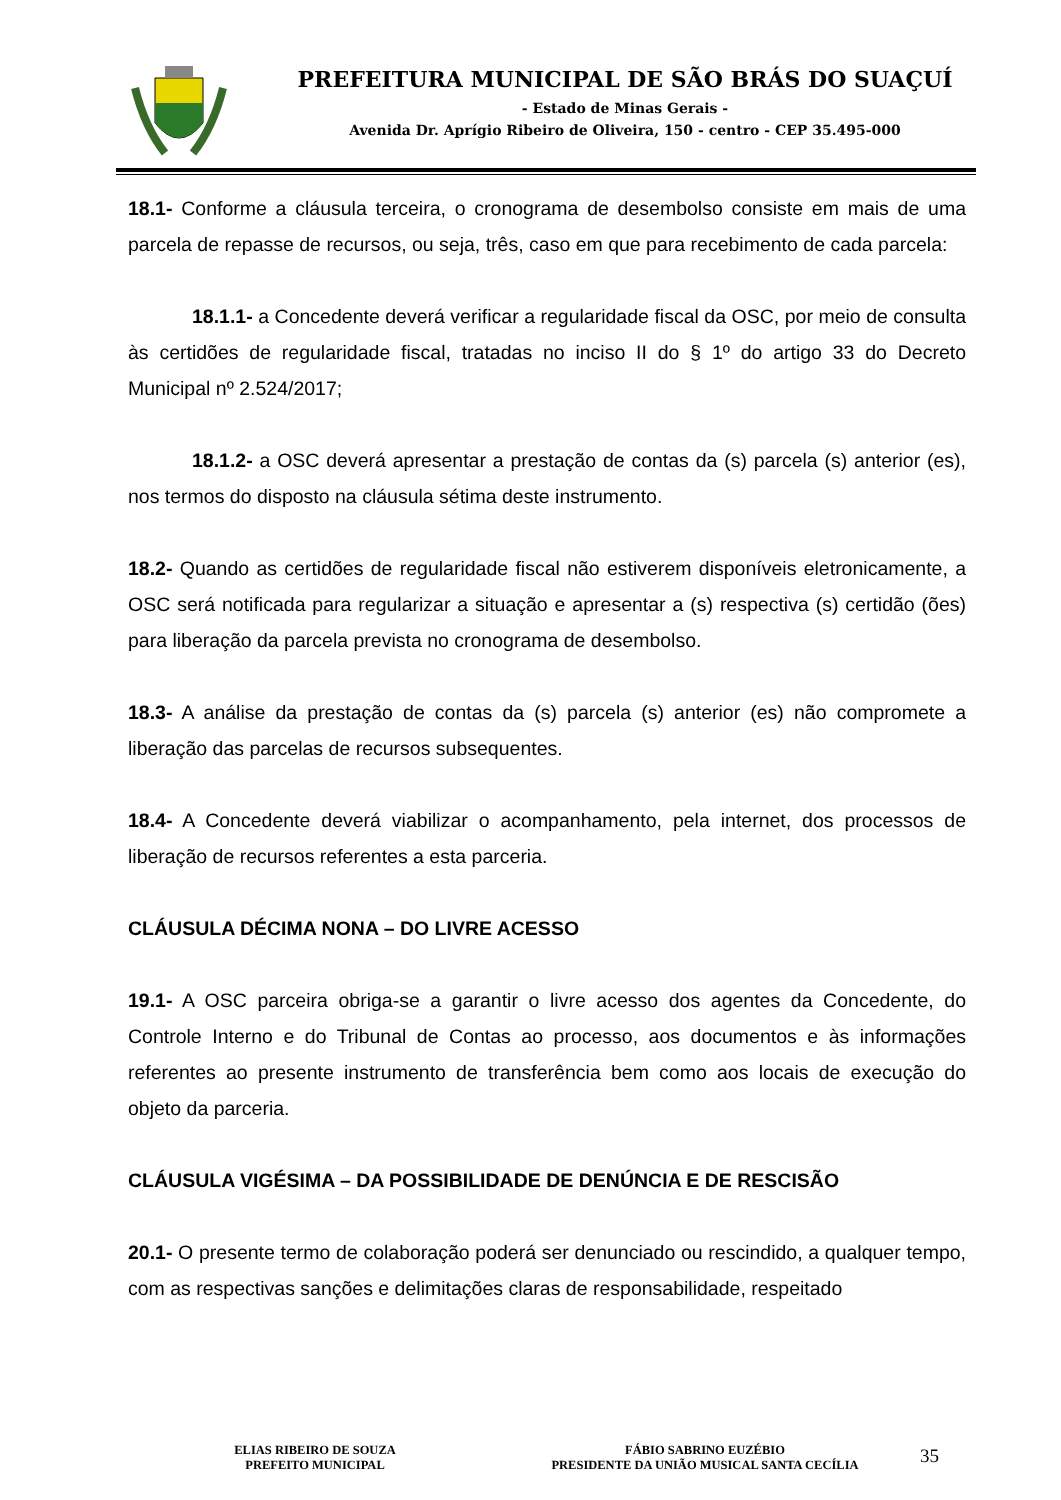PREFEITURA MUNICIPAL DE SÃO BRÁS DO SUAÇUÍ
- Estado de Minas Gerais -
Avenida Dr. Aprígio Ribeiro de Oliveira, 150 - centro - CEP 35.495-000
18.1- Conforme a cláusula terceira, o cronograma de desembolso consiste em mais de uma parcela de repasse de recursos, ou seja, três, caso em que para recebimento de cada parcela:
18.1.1- a Concedente deverá verificar a regularidade fiscal da OSC, por meio de consulta às certidões de regularidade fiscal, tratadas no inciso II do § 1º do artigo 33 do Decreto Municipal nº 2.524/2017;
18.1.2- a OSC deverá apresentar a prestação de contas da (s) parcela (s) anterior (es), nos termos do disposto na cláusula sétima deste instrumento.
18.2- Quando as certidões de regularidade fiscal não estiverem disponíveis eletronicamente, a OSC será notificada para regularizar a situação e apresentar a (s) respectiva (s) certidão (ões) para liberação da parcela prevista no cronograma de desembolso.
18.3- A análise da prestação de contas da (s) parcela (s) anterior (es) não compromete a liberação das parcelas de recursos subsequentes.
18.4- A Concedente deverá viabilizar o acompanhamento, pela internet, dos processos de liberação de recursos referentes a esta parceria.
CLÁUSULA DÉCIMA NONA – DO LIVRE ACESSO
19.1- A OSC parceira obriga-se a garantir o livre acesso dos agentes da Concedente, do Controle Interno e do Tribunal de Contas ao processo, aos documentos e às informações referentes ao presente instrumento de transferência bem como aos locais de execução do objeto da parceria.
CLÁUSULA VIGÉSIMA – DA POSSIBILIDADE DE DENÚNCIA E DE RESCISÃO
20.1- O presente termo de colaboração poderá ser denunciado ou rescindido, a qualquer tempo, com as respectivas sanções e delimitações claras de responsabilidade, respeitado
ELIAS RIBEIRO DE SOUZA
PREFEITO MUNICIPAL
FÁBIO SABRINO EUZÉBIO
PRESIDENTE DA UNIÃO MUSICAL SANTA CECÍLIA
35